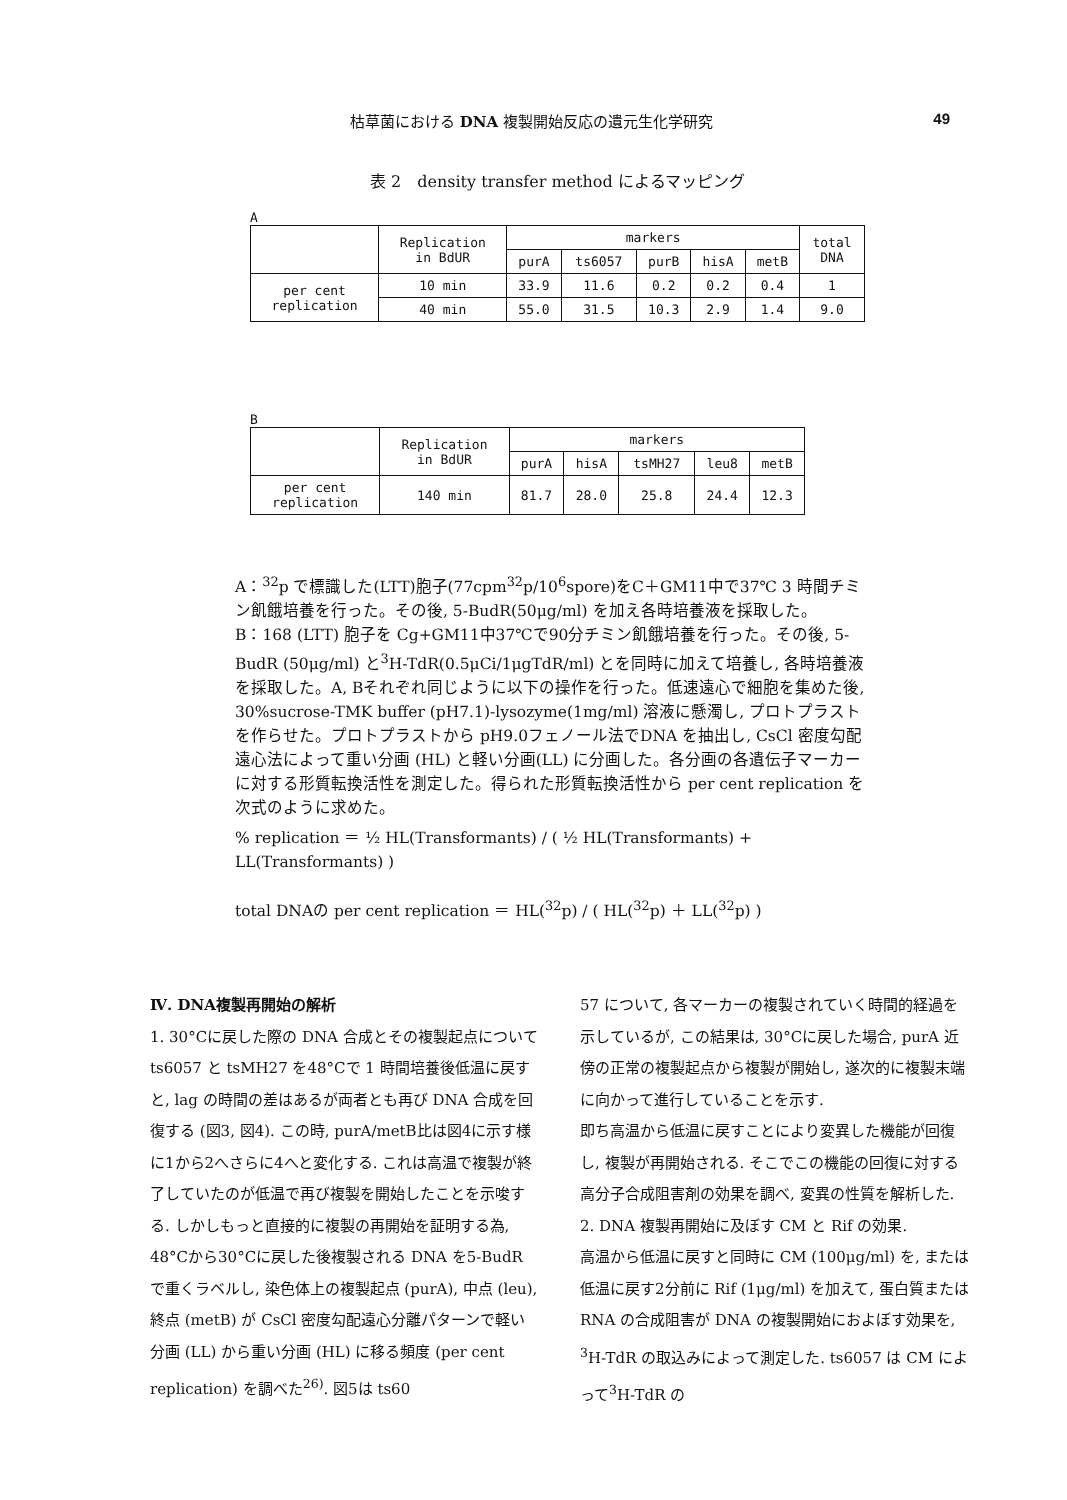枯草菌における DNA 複製開始反応の遺元生化学研究 49
表 2　density transfer method によるマッピング
A
| | Replication in BdUR | markers | | | | | total DNA |
| --- | --- | --- | --- | --- | --- | --- | --- |
| | | purA | ts6057 | purB | hisA | metB | |
| per cent replication | 10 min | 33.9 | 11.6 | 0.2 | 0.2 | 0.4 | 1 |
| | 40 min | 55.0 | 31.5 | 10.3 | 2.9 | 1.4 | 9.0 |
B
| | Replication in BdUR | markers | | | | |
| --- | --- | --- | --- | --- | --- | --- |
| | | purA | hisA | tsMH27 | leu8 | metB |
| per cent replication | 140 min | 81.7 | 28.0 | 25.8 | 24.4 | 12.3 |
A：<sup>32</sup>p で標識した(LTT)胞子(77cpm<sup>32</sup>p/10<sup>6</sup>spore)をC＋GM11中で37℃ 3 時間チミン飢餓培養を行った。その後, 5-BudR(50μg/ml) を加え各時培養液を採取した。
B：168 (LTT) 胞子を Cg+GM11中37℃で90分チミン飢餓培養を行った。その後, 5-BudR (50μg/ml) と<sup>3</sup>H-TdR(0.5μCi/1μgTdR/ml) とを同時に加えて培養し, 各時培養液を採取した。A, Bそれぞれ同じように以下の操作を行った。低速遠心で細胞を集めた後, 30%sucrose-TMK buffer (pH7.1)-lysozyme(1mg/ml) 溶液に懸濁し, プロトプラストを作らせた。プロトプラストから pH9.0フェノール法でDNA を抽出し, CsCl 密度勾配遠心法によって重い分画 (HL) と軽い分画(LL) に分画した。各分画の各遺伝子マーカーに対する形質転換活性を測定した。得られた形質転換活性から per cent replication を次式のように求めた。
% replication ＝ ½ HL(Transformants) / ( ½ HL(Transformants) + LL(Transformants) )
total DNAの per cent replication ＝ HL(<sup>32</sup>p) / ( HL(<sup>32</sup>p) ＋ LL(<sup>32</sup>p) )
Ⅳ. DNA複製再開始の解析
1. 30°Cに戻した際の DNA 合成とその複製起点について
ts6057 と tsMH27 を48°Cで 1 時間培養後低温に戻すと, lag の時間の差はあるが両者とも再び DNA 合成を回復する (図3, 図4). この時, purA/metB比は図4に示す様に1から2へさらに4へと変化する. これは高温で複製が終了していたのが低温で再び複製を開始したことを示唆する. しかしもっと直接的に複製の再開始を証明する為, 48°Cから30°Cに戻した後複製される DNA を5-BudR で重くラベルし, 染色体上の複製起点 (purA), 中点 (leu), 終点 (metB) が CsCl 密度勾配遠心分離パターンで軽い分画 (LL) から重い分画 (HL) に移る頻度 (per cent replication) を調べた<sup>26)</sup>. 図5は ts60
57 について, 各マーカーの複製されていく時間的経過を示しているが, この結果は, 30°Cに戻した場合, purA 近傍の正常の複製起点から複製が開始し, 遂次的に複製末端に向かって進行していることを示す.
即ち高温から低温に戻すことにより変異した機能が回復し, 複製が再開始される. そこでこの機能の回復に対する高分子合成阻害剤の効果を調べ, 変異の性質を解析した.
2. DNA 複製再開始に及ぼす CM と Rif の効果.
高温から低温に戻すと同時に CM (100μg/ml) を, または低温に戻す2分前に Rif (1μg/ml) を加えて, 蛋白質または RNA の合成阻害が DNA の複製開始におよぼす効果を, <sup>3</sup>H-TdR の取込みによって測定した. ts6057 は CM によって<sup>3</sup>H-TdR の